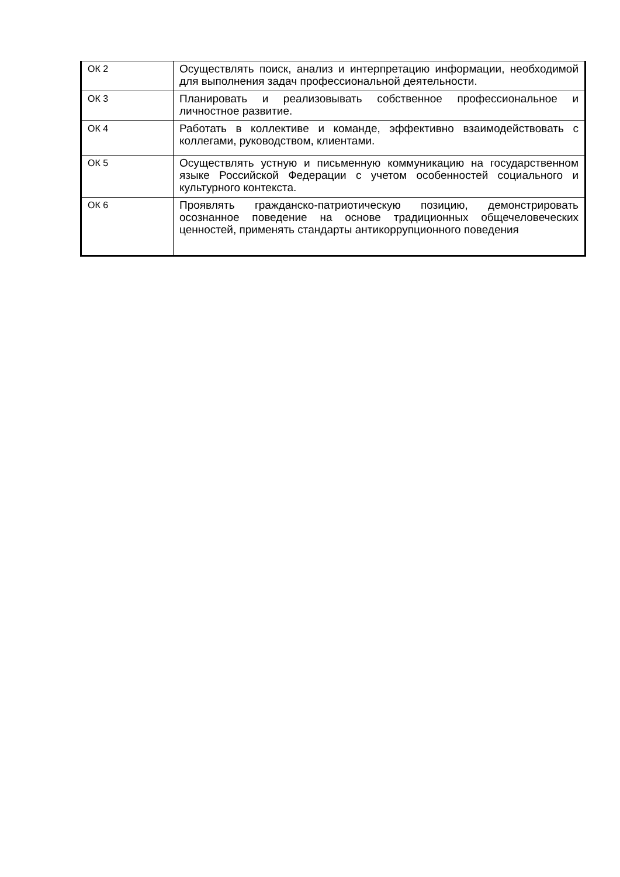| ОК 2 | Осуществлять поиск, анализ и интерпретацию информации, необходимой для выполнения задач профессиональной деятельности. |
| ОК 3 | Планировать и реализовывать собственное профессиональное и личностное развитие. |
| ОК 4 | Работать в коллективе и команде, эффективно взаимодействовать с коллегами, руководством, клиентами. |
| ОК 5 | Осуществлять устную и письменную коммуникацию на государственном языке Российской Федерации с учетом особенностей социального и культурного контекста. |
| ОК 6 | Проявлять гражданско-патриотическую позицию, демонстрировать осознанное поведение на основе традиционных общечеловеческих ценностей, применять стандарты антикоррупционного поведения |